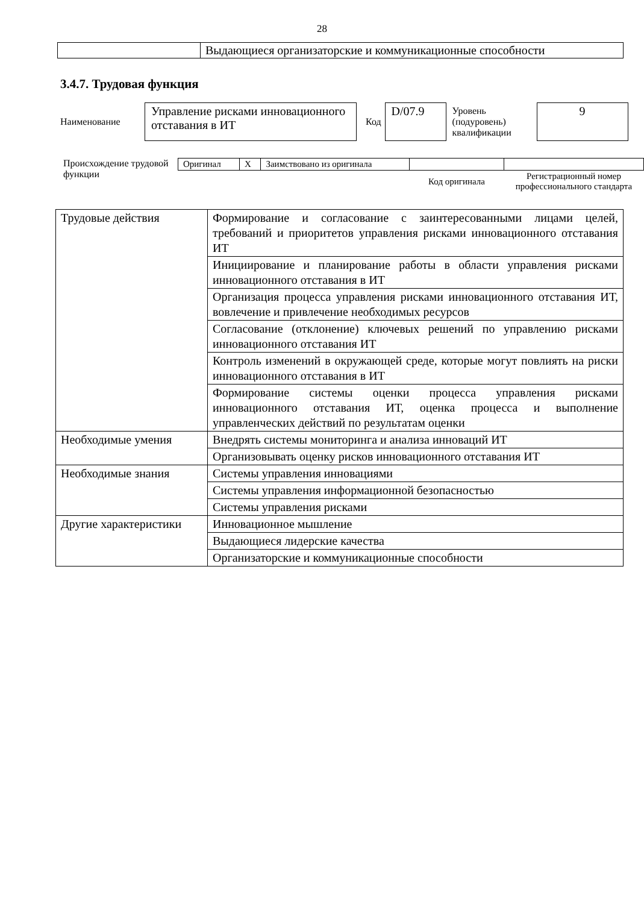28
| | Выдающиеся организаторские и коммуникационные способности |
3.4.7. Трудовая функция
Наименование Управление рисками инновационного отставания в ИТ Код D/07.9 Уровень (подуровень) квалификации 9
Происхождение трудовой функции
| Оригинал | X | Заимствовано из оригинала | | |
| | | | Код оригинала | Регистрационный номер профессионального стандарта |
| Трудовые действия | Формирование и согласование с заинтересованными лицами целей, требований и приоритетов управления рисками инновационного отставания ИТ |
| | Инициирование и планирование работы в области управления рисками инновационного отставания в ИТ |
| | Организация процесса управления рисками инновационного отставания ИТ, вовлечение и привлечение необходимых ресурсов |
| | Согласование (отклонение) ключевых решений по управлению рисками инновационного отставания ИТ |
| | Контроль изменений в окружающей среде, которые могут повлиять на риски инновационного отставания в ИТ |
| | Формирование системы оценки процесса управления рисками инновационного отставания ИТ, оценка процесса и выполнение управленческих действий по результатам оценки |
| Необходимые умения | Внедрять системы мониторинга и анализа инноваций ИТ |
| | Организовывать оценку рисков инновационного отставания ИТ |
| Необходимые знания | Системы управления инновациями |
| | Системы управления информационной безопасностью |
| | Системы управления рисками |
| Другие характеристики | Инновационное мышление |
| | Выдающиеся лидерские качества |
| | Организаторские и коммуникационные способности |